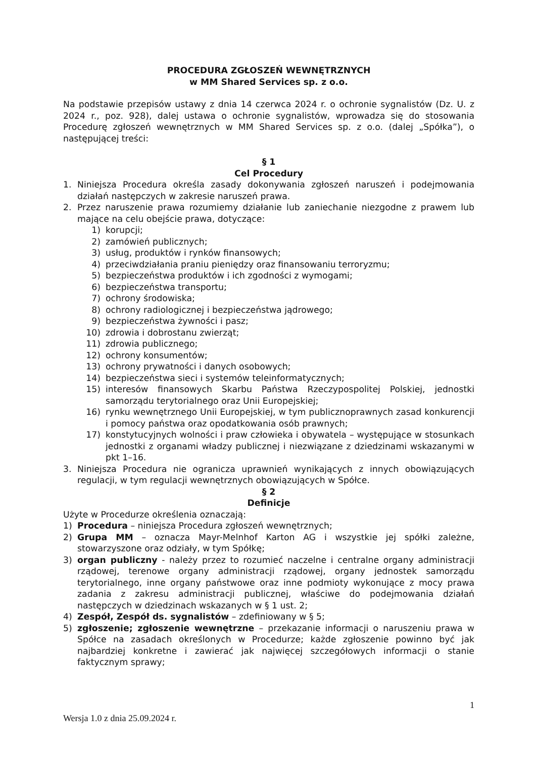PROCEDURA ZGŁOSZEŃ WEWNĘTRZNYCH
w MM Shared Services sp. z o.o.
Na podstawie przepisów ustawy z dnia 14 czerwca 2024 r. o ochronie sygnalistów (Dz. U. z 2024 r., poz. 928), dalej ustawa o ochronie sygnalistów, wprowadza się do stosowania Procedurę zgłoszeń wewnętrznych w MM Shared Services sp. z o.o. (dalej „Spółka”), o następującej treści:
§ 1
Cel Procedury
1. Niniejsza Procedura określa zasady dokonywania zgłoszeń naruszeń i podejmowania działań następczych w zakresie naruszeń prawa.
2. Przez naruszenie prawa rozumiemy działanie lub zaniechanie niezgodne z prawem lub mające na celu obejście prawa, dotyczące:
1) korupcji;
2) zamówień publicznych;
3) usług, produktów i rynków finansowych;
4) przeciwdziałania praniu pieniędzy oraz finansowaniu terroryzmu;
5) bezpieczeństwa produktów i ich zgodności z wymogami;
6) bezpieczeństwa transportu;
7) ochrony środowiska;
8) ochrony radiologicznej i bezpieczeństwa jądrowego;
9) bezpieczeństwa żywności i pasz;
10) zdrowia i dobrostanu zwierząt;
11) zdrowia publicznego;
12) ochrony konsumentów;
13) ochrony prywatności i danych osobowych;
14) bezpieczeństwa sieci i systemów teleinformatycznych;
15) interesów finansowych Skarbu Państwa Rzeczypospolitej Polskiej, jednostki samorządu terytorialnego oraz Unii Europejskiej;
16) rynku wewnętrznego Unii Europejskiej, w tym publicznoprawnych zasad konkurencji i pomocy państwa oraz opodatkowania osób prawnych;
17) konstytucyjnych wolności i praw człowieka i obywatela – występujące w stosunkach jednostki z organami władzy publicznej i niezwiązane z dziedzinami wskazanymi w pkt 1–16.
3. Niniejsza Procedura nie ogranicza uprawnień wynikających z innych obowiązujących regulacji, w tym regulacji wewnętrznych obowiązujących w Spółce.
§ 2
Definicje
Użyte w Procedurze określenia oznaczają:
1) Procedura – niniejsza Procedura zgłoszeń wewnętrznych;
2) Grupa MM – oznacza Mayr-Melnhof Karton AG i wszystkie jej spółki zależne, stowarzyszone oraz odziały, w tym Spółkę;
3) organ publiczny - należy przez to rozumieć naczelne i centralne organy administracji rządowej, terenowe organy administracji rządowej, organy jednostek samorządu terytorialnego, inne organy państwowe oraz inne podmioty wykonujące z mocy prawa zadania z zakresu administracji publicznej, właściwe do podejmowania działań następczych w dziedzinach wskazanych w § 1 ust. 2;
4) Zespół, Zespół ds. sygnalistów – zdefiniowany w § 5;
5) zgłoszenie; zgłoszenie wewnętrzne – przekazanie informacji o naruszeniu prawa w Spółce na zasadach określonych w Procedurze; każde zgłoszenie powinno być jak najbardziej konkretne i zawierać jak najwięcej szczegółowych informacji o stanie faktycznym sprawy;
1
Wersja 1.0 z dnia 25.09.2024 r.